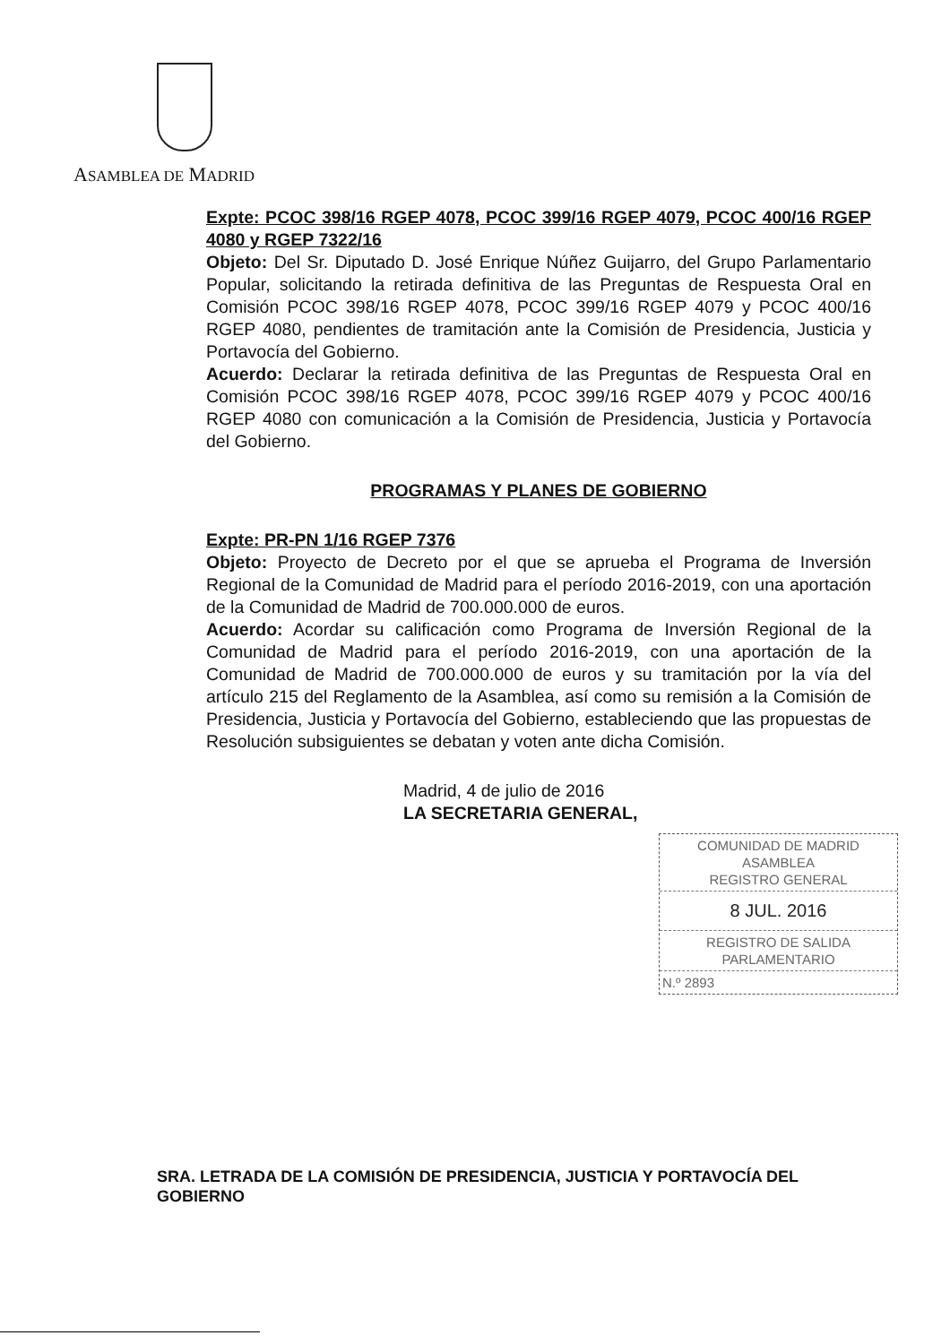ASAMBLEA DE MADRID
Expte: PCOC 398/16 RGEP 4078, PCOC 399/16 RGEP 4079, PCOC 400/16 RGEP 4080 y RGEP 7322/16
Objeto: Del Sr. Diputado D. José Enrique Núñez Guijarro, del Grupo Parlamentario Popular, solicitando la retirada definitiva de las Preguntas de Respuesta Oral en Comisión PCOC 398/16 RGEP 4078, PCOC 399/16 RGEP 4079 y PCOC 400/16 RGEP 4080, pendientes de tramitación ante la Comisión de Presidencia, Justicia y Portavocía del Gobierno.
Acuerdo: Declarar la retirada definitiva de las Preguntas de Respuesta Oral en Comisión PCOC 398/16 RGEP 4078, PCOC 399/16 RGEP 4079 y PCOC 400/16 RGEP 4080 con comunicación a la Comisión de Presidencia, Justicia y Portavocía del Gobierno.
PROGRAMAS Y PLANES DE GOBIERNO
Expte: PR-PN 1/16 RGEP 7376
Objeto: Proyecto de Decreto por el que se aprueba el Programa de Inversión Regional de la Comunidad de Madrid para el período 2016-2019, con una aportación de la Comunidad de Madrid de 700.000.000 de euros.
Acuerdo: Acordar su calificación como Programa de Inversión Regional de la Comunidad de Madrid para el período 2016-2019, con una aportación de la Comunidad de Madrid de 700.000.000 de euros y su tramitación por la vía del artículo 215 del Reglamento de la Asamblea, así como su remisión a la Comisión de Presidencia, Justicia y Portavocía del Gobierno, estableciendo que las propuestas de Resolución subsiguientes se debatan y voten ante dicha Comisión.
Madrid, 4 de julio de 2016
LA SECRETARIA GENERAL,
COMUNIDAD DE MADRID
ASAMBLEA
REGISTRO GENERAL
8 JUL. 2016
REGISTRO DE SALIDA
PARLAMENTARIO
N.º 2893
SRA. LETRADA DE LA COMISIÓN DE PRESIDENCIA, JUSTICIA Y PORTAVOCÍA DEL GOBIERNO